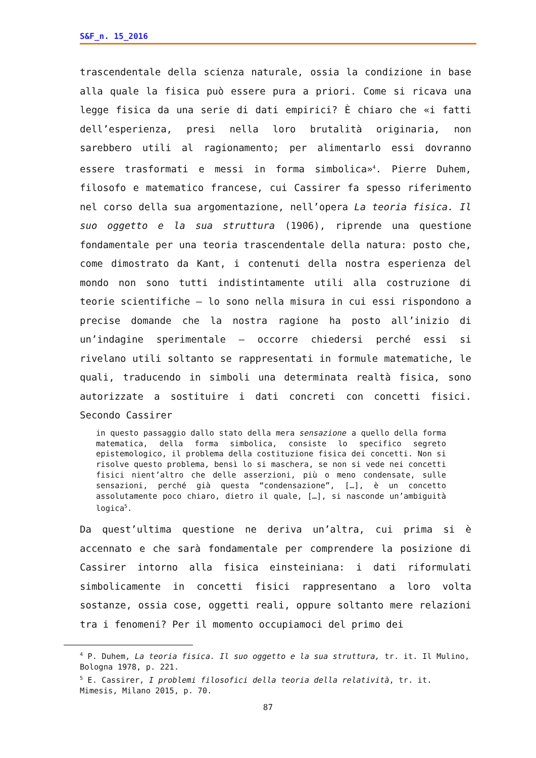S&F_n. 15_2016
trascendentale della scienza naturale, ossia la condizione in base alla quale la fisica può essere pura a priori. Come si ricava una legge fisica da una serie di dati empirici? È chiaro che «i fatti dell’esperienza, presi nella loro brutalità originaria, non sarebbero utili al ragionamento; per alimentarlo essi dovranno essere trasformati e messi in forma simbolica»<sup>4</sup>. Pierre Duhem, filosofo e matematico francese, cui Cassirer fa spesso riferimento nel corso della sua argomentazione, nell’opera La teoria fisica. Il suo oggetto e la sua struttura (1906), riprende una questione fondamentale per una teoria trascendentale della natura: posto che, come dimostrato da Kant, i contenuti della nostra esperienza del mondo non sono tutti indistintamente utili alla costruzione di teorie scientifiche – lo sono nella misura in cui essi rispondono a precise domande che la nostra ragione ha posto all’inizio di un’indagine sperimentale – occorre chiedersi perché essi si rivelano utili soltanto se rappresentati in formule matematiche, le quali, traducendo in simboli una determinata realtà fisica, sono autorizzate a sostituire i dati concreti con concetti fisici. Secondo Cassirer
in questo passaggio dallo stato della mera sensazione a quello della forma matematica, della forma simbolica, consiste lo specifico segreto epistemologico, il problema della costituzione fisica dei concetti. Non si risolve questo problema, bensì lo si maschera, se non si vede nei concetti fisici nient’altro che delle asserzioni, più o meno condensate, sulle sensazioni, perché già questa “condensazione”, […], è un concetto assolutamente poco chiaro, dietro il quale, […], si nasconde un’ambiguità logica<sup>5</sup>.
Da quest’ultima questione ne deriva un’altra, cui prima si è accennato e che sarà fondamentale per comprendere la posizione di Cassirer intorno alla fisica einsteiniana: i dati riformulati simbolicamente in concetti fisici rappresentano a loro volta sostanze, ossia cose, oggetti reali, oppure soltanto mere relazioni tra i fenomeni? Per il momento occupiamoci del primo dei
<sup>4</sup> P. Duhem, La teoria fisica. Il suo oggetto e la sua struttura, tr. it. Il Mulino, Bologna 1978, p. 221.
<sup>5</sup> E. Cassirer, I problemi filosofici della teoria della relatività, tr. it. Mimesis, Milano 2015, p. 70.
87